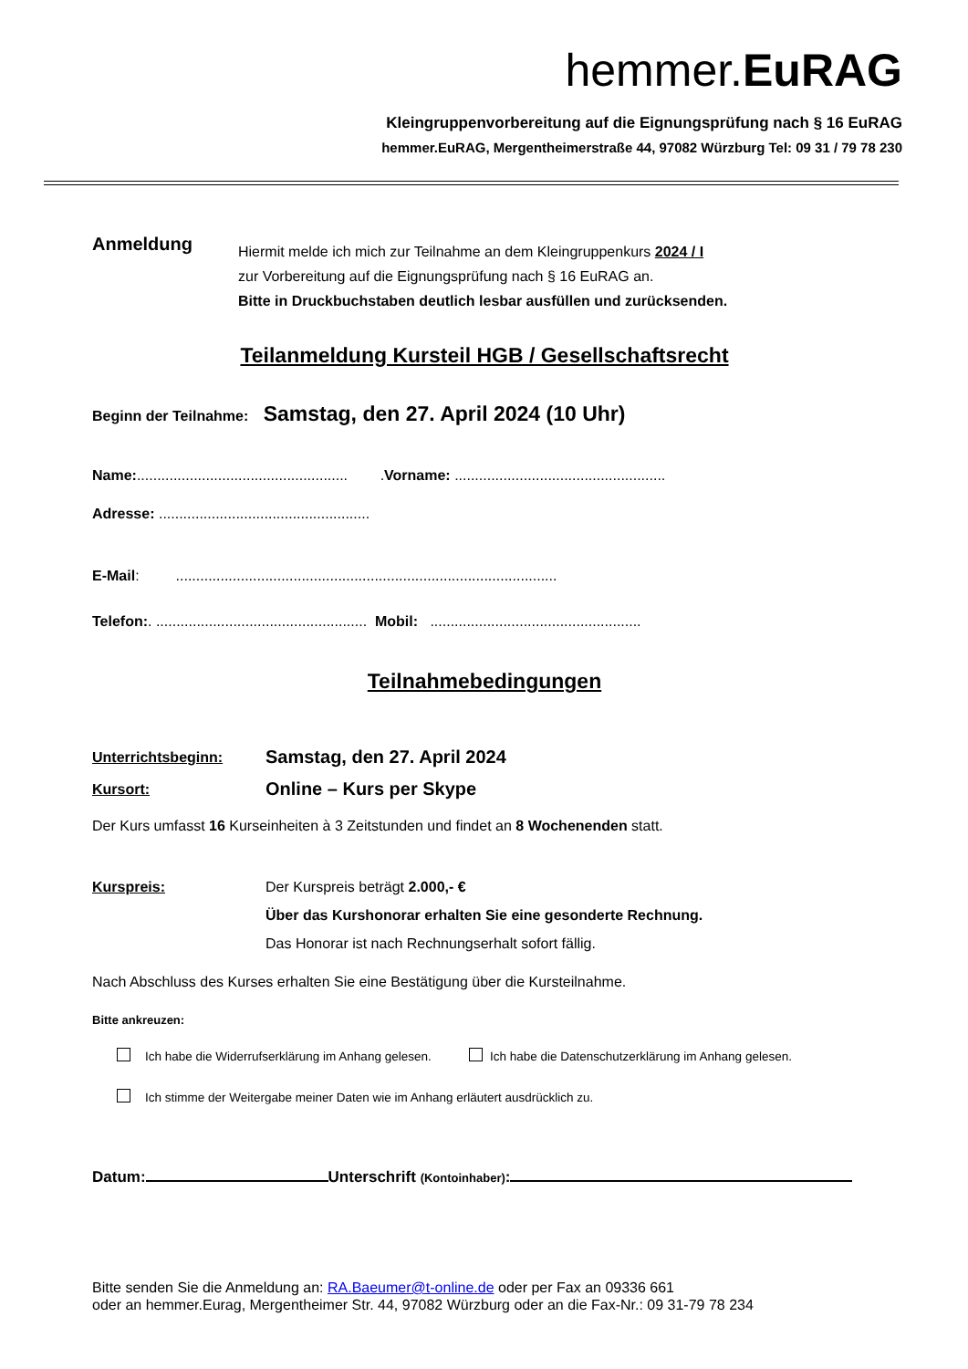hemmer.EuRAG
Kleingruppenvorbereitung auf die Eignungsprüfung nach § 16 EuRAG
hemmer.EuRAG, Mergentheimerstraße 44, 97082 Würzburg Tel: 09 31 / 79 78 230
Anmeldung
Hiermit melde ich mich zur Teilnahme an dem Kleingruppenkurs 2024 / I
zur Vorbereitung auf die Eignungsprüfung nach § 16 EuRAG an.
Bitte in Druckbuchstaben deutlich lesbar ausfüllen und zurücksenden.
Teilanmeldung Kursteil HGB / Gesellschaftsrecht
Beginn der Teilnahme: Samstag, den 27. April 2024 (10 Uhr)
Name:.................................................... .Vorname: ....................................................
Adresse: ....................................................
E-Mail: ..............................................................................................
Telefon:. .................................................... Mobil: ....................................................
Teilnahmebedingungen
Unterrichtsbeginn:
Kursort:
Samstag, den 27. April 2024
Online – Kurs per Skype
Der Kurs umfasst 16 Kurseinheiten à 3 Zeitstunden und findet an 8 Wochenenden statt.
Kurspreis: Der Kurspreis beträgt 2.000,- €
Über das Kurshonorar erhalten Sie eine gesonderte Rechnung.
Das Honorar ist nach Rechnungserhalt sofort fällig.
Nach Abschluss des Kurses erhalten Sie eine Bestätigung über die Kursteilnahme.
Bitte ankreuzen:
Ich habe die Widerrufserklärung im Anhang gelesen. Ich habe die Datenschutzerklärung im Anhang gelesen.
Ich stimme der Weitergabe meiner Daten wie im Anhang erläutert ausdrücklich zu.
Datum: Unterschrift (Kontoinhaber):
Bitte senden Sie die Anmeldung an: RA.Baeumer@t-online.de oder per Fax an 09336 661
oder an hemmer.Eurag, Mergentheimer Str. 44, 97082 Würzburg oder an die Fax-Nr.: 09 31-79 78 234